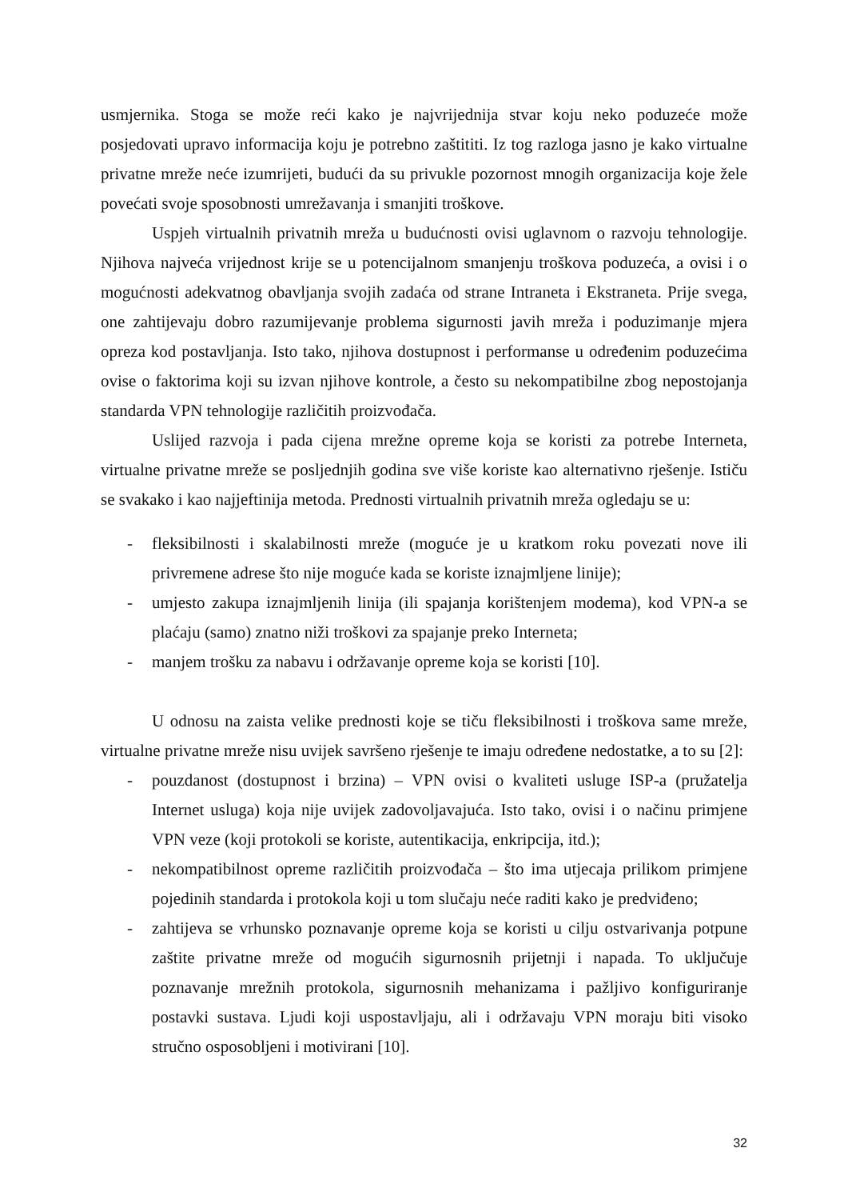usmjernika. Stoga se može reći kako je najvrijednija stvar koju neko poduzeće može posjedovati upravo informacija koju je potrebno zaštititi. Iz tog razloga jasno je kako virtualne privatne mreže neće izumrijeti, budući da su privukle pozornost mnogih organizacija koje žele povećati svoje sposobnosti umrežavanja i smanjiti troškove.
Uspjeh virtualnih privatnih mreža u budućnosti ovisi uglavnom o razvoju tehnologije. Njihova najveća vrijednost krije se u potencijalnom smanjenju troškova poduzeća, a ovisi i o mogućnosti adekvatnog obavljanja svojih zadaća od strane Intraneta i Ekstraneta. Prije svega, one zahtijevaju dobro razumijevanje problema sigurnosti javih mreža i poduzimanje mjera opreza kod postavljanja. Isto tako, njihova dostupnost i performanse u određenim poduzećima ovise o faktorima koji su izvan njihove kontrole, a često su nekompatibilne zbog nepostojanja standarda VPN tehnologije različitih proizvođača.
Uslijed razvoja i pada cijena mrežne opreme koja se koristi za potrebe Interneta, virtualne privatne mreže se posljednjih godina sve više koriste kao alternativno rješenje. Ističu se svakako i kao najjeftinija metoda. Prednosti virtualnih privatnih mreža ogledaju se u:
- fleksibilnosti i skalabilnosti mreže (moguće je u kratkom roku povezati nove ili privremene adrese što nije moguće kada se koriste iznajmljene linije);
- umjesto zakupa iznajmljenih linija (ili spajanja korištenjem modema), kod VPN-a se plaćaju (samo) znatno niži troškovi za spajanje preko Interneta;
- manjem trošku za nabavu i održavanje opreme koja se koristi [10].
U odnosu na zaista velike prednosti koje se tiču fleksibilnosti i troškova same mreže, virtualne privatne mreže nisu uvijek savršeno rješenje te imaju određene nedostatke, a to su [2]:
- pouzdanost (dostupnost i brzina) – VPN ovisi o kvaliteti usluge ISP-a (pružatelja Internet usluga) koja nije uvijek zadovoljavajuća. Isto tako, ovisi i o načinu primjene VPN veze (koji protokoli se koriste, autentikacija, enkripcija, itd.);
- nekompatibilnost opreme različitih proizvođača – što ima utjecaja prilikom primjene pojedinih standarda i protokola koji u tom slučaju neće raditi kako je predviđeno;
- zahtijeva se vrhunsko poznavanje opreme koja se koristi u cilju ostvarivanja potpune zaštite privatne mreže od mogućih sigurnosnih prijetnji i napada. To uključuje poznavanje mrežnih protokola, sigurnosnih mehanizama i pažljivo konfiguriranje postavki sustava. Ljudi koji uspostavljaju, ali i održavaju VPN moraju biti visoko stručno osposobljeni i motivirani [10].
32